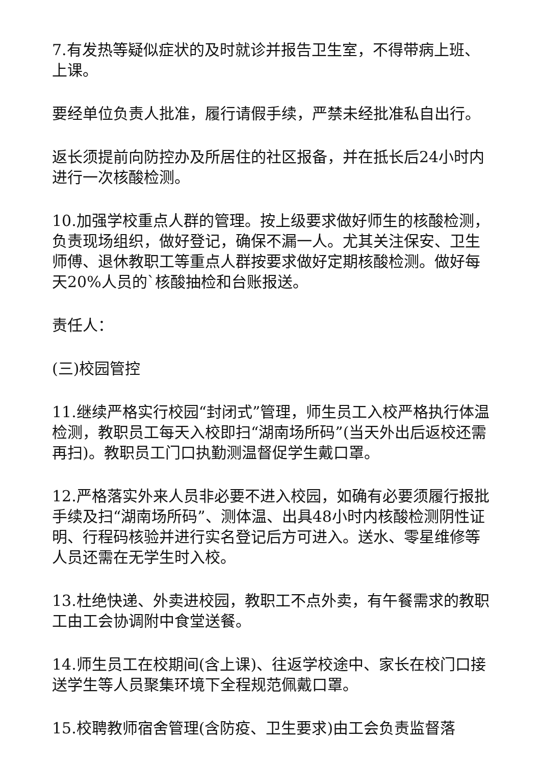7.有发热等疑似症状的及时就诊并报告卫生室，不得带病上班、上课。
要经单位负责人批准，履行请假手续，严禁未经批准私自出行。
返长须提前向防控办及所居住的社区报备，并在抵长后24小时内进行一次核酸检测。
10.加强学校重点人群的管理。按上级要求做好师生的核酸检测，负责现场组织，做好登记，确保不漏一人。尤其关注保安、卫生师傅、退休教职工等重点人群按要求做好定期核酸检测。做好每天20%人员的`核酸抽检和台账报送。
责任人：
(三)校园管控
11.继续严格实行校园“封闭式”管理，师生员工入校严格执行体温检测，教职员工每天入校即扫“湖南场所码”(当天外出后返校还需再扫)。教职员工门口执勤测温督促学生戴口罩。
12.严格落实外来人员非必要不进入校园，如确有必要须履行报批手续及扫“湖南场所码”、测体温、出具48小时内核酸检测阴性证明、行程码核验并进行实名登记后方可进入。送水、零星维修等人员还需在无学生时入校。
13.杜绝快递、外卖进校园，教职工不点外卖，有午餐需求的教职工由工会协调附中食堂送餐。
14.师生员工在校期间(含上课)、往返学校途中、家长在校门口接送学生等人员聚集环境下全程规范佩戴口罩。
15.校聘教师宿舍管理(含防疫、卫生要求)由工会负责监督落